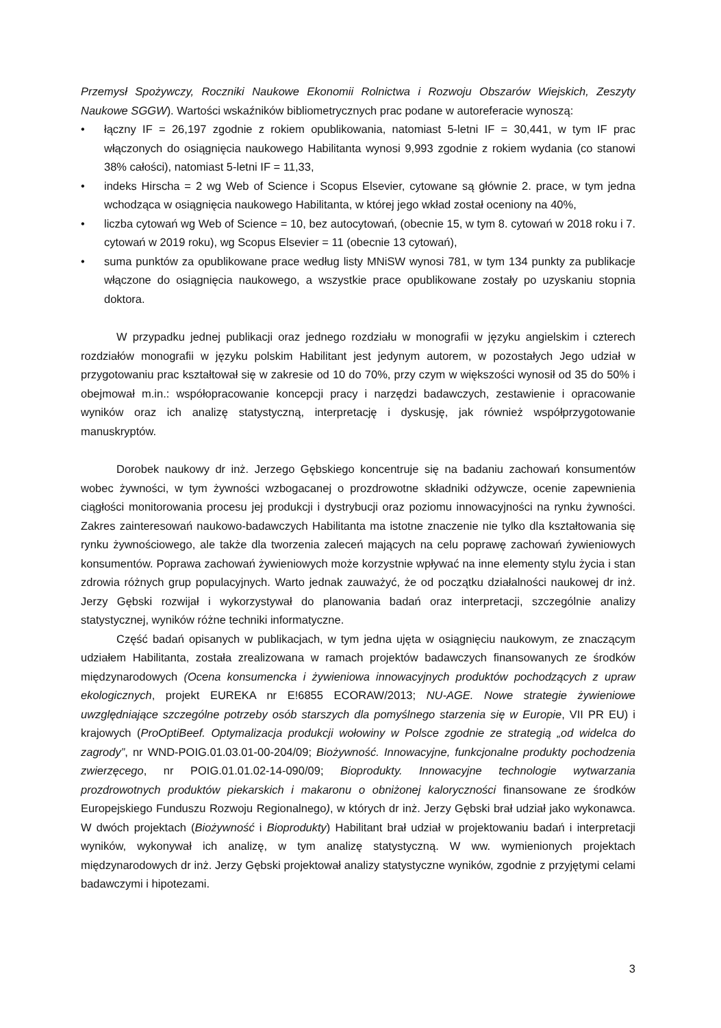Przemysł Spożywczy, Roczniki Naukowe Ekonomii Rolnictwa i Rozwoju Obszarów Wiejskich, Zeszyty Naukowe SGGW). Wartości wskaźników bibliometrycznych prac podane w autoreferacie wynoszą:
• łączny IF = 26,197 zgodnie z rokiem opublikowania, natomiast 5-letni IF = 30,441, w tym IF prac włączonych do osiągnięcia naukowego Habilitanta wynosi 9,993 zgodnie z rokiem wydania (co stanowi 38% całości), natomiast 5-letni IF = 11,33,
• indeks Hirscha = 2 wg Web of Science i Scopus Elsevier, cytowane są głównie 2. prace, w tym jedna wchodząca w osiągnięcia naukowego Habilitanta, w której jego wkład został oceniony na 40%,
• liczba cytowań wg Web of Science = 10, bez autocytowań, (obecnie 15, w tym 8. cytowań w 2018 roku i 7. cytowań w 2019 roku), wg Scopus Elsevier = 11 (obecnie 13 cytowań),
• suma punktów za opublikowane prace według listy MNiSW wynosi 781, w tym 134 punkty za publikacje włączone do osiągnięcia naukowego, a wszystkie prace opublikowane zostały po uzyskaniu stopnia doktora.
W przypadku jednej publikacji oraz jednego rozdziału w monografii w języku angielskim i czterech rozdziałów monografii w języku polskim Habilitant jest jedynym autorem, w pozostałych Jego udział w przygotowaniu prac kształtował się w zakresie od 10 do 70%, przy czym w większości wynosił od 35 do 50% i obejmował m.in.: współopracowanie koncepcji pracy i narzędzi badawczych, zestawienie i opracowanie wyników oraz ich analizę statystyczną, interpretację i dyskusję, jak również współprzygotowanie manuskryptów.
Dorobek naukowy dr inż. Jerzego Gębskiego koncentruje się na badaniu zachowań konsumentów wobec żywności, w tym żywności wzbogacanej o prozdrowotne składniki odżywcze, ocenie zapewnienia ciągłości monitorowania procesu jej produkcji i dystrybucji oraz poziomu innowacyjności na rynku żywności. Zakres zainteresowań naukowo-badawczych Habilitanta ma istotne znaczenie nie tylko dla kształtowania się rynku żywnościowego, ale także dla tworzenia zaleceń mających na celu poprawę zachowań żywieniowych konsumentów. Poprawa zachowań żywieniowych może korzystnie wpływać na inne elementy stylu życia i stan zdrowia różnych grup populacyjnych. Warto jednak zauważyć, że od początku działalności naukowej dr inż. Jerzy Gębski rozwijał i wykorzystywał do planowania badań oraz interpretacji, szczególnie analizy statystycznej, wyników różne techniki informatyczne.
Część badań opisanych w publikacjach, w tym jedna ujęta w osiągnięciu naukowym, ze znaczącym udziałem Habilitanta, została zrealizowana w ramach projektów badawczych finansowanych ze środków międzynarodowych (Ocena konsumencka i żywieniowa innowacyjnych produktów pochodzących z upraw ekologicznych, projekt EUREKA nr E!6855 ECORAW/2013; NU-AGE. Nowe strategie żywieniowe uwzględniające szczególne potrzeby osób starszych dla pomyślnego starzenia się w Europie, VII PR EU) i krajowych (ProOptiBeef. Optymalizacja produkcji wołowiny w Polsce zgodnie ze strategią „od widelca do zagrody”, nr WND-POIG.01.03.01-00-204/09; Biożywność. Innowacyjne, funkcjonalne produkty pochodzenia zwierzęcego, nr POIG.01.01.02-14-090/09; Bioprodukty. Innowacyjne technologie wytwarzania prozdrowotnych produktów piekarskich i makaronu o obniżonej kaloryczności finansowane ze środków Europejskiego Funduszu Rozwoju Regionalnego), w których dr inż. Jerzy Gębski brał udział jako wykonawca. W dwóch projektach (Biożywność i Bioprodukty) Habilitant brał udział w projektowaniu badań i interpretacji wyników, wykonywał ich analizę, w tym analizę statystyczną. W ww. wymienionych projektach międzynarodowych dr inż. Jerzy Gębski projektował analizy statystyczne wyników, zgodnie z przyjętymi celami badawczymi i hipotezami.
3